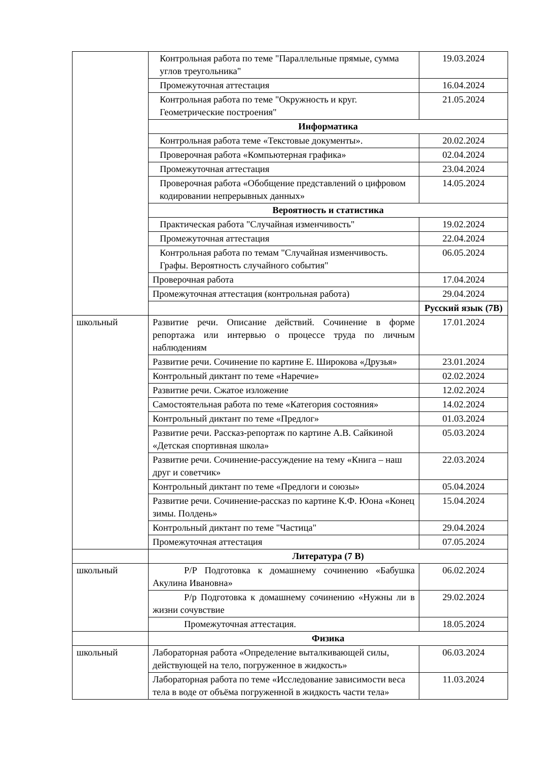| | Контрольная работа по теме "Параллельные прямые, сумма углов треугольника" | 19.03.2024 |
| | Промежуточная аттестация | 16.04.2024 |
| | Контрольная работа по теме "Окружность и круг. Геометрические построения" | 21.05.2024 |
| | Информатика | |
| | Контрольная работа теме «Текстовые документы». | 20.02.2024 |
| | Проверочная работа «Компьютерная графика» | 02.04.2024 |
| | Промежуточная аттестация | 23.04.2024 |
| | Проверочная работа «Обобщение представлений о цифровом кодировании непрерывных данных» | 14.05.2024 |
| | Вероятность и статистика | |
| | Практическая работа "Случайная изменчивость" | 19.02.2024 |
| | Промежуточная аттестация | 22.04.2024 |
| | Контрольная работа по темам "Случайная изменчивость. Графы. Вероятность случайного события" | 06.05.2024 |
| | Проверочная работа | 17.04.2024 |
| | Промежуточная аттестация (контрольная работа) | 29.04.2024 |
| | | Русский язык (7В) |
| школьный | Развитие речи. Описание действий. Сочинение в форме репортажа или интервью о процессе труда по личным наблюдениям | 17.01.2024 |
| | Развитие речи. Сочинение по картине Е. Широкова «Друзья» | 23.01.2024 |
| | Контрольный диктант по теме «Наречие» | 02.02.2024 |
| | Развитие речи. Сжатое изложение | 12.02.2024 |
| | Самостоятельная работа по теме «Категория состояния» | 14.02.2024 |
| | Контрольный диктант по теме «Предлог» | 01.03.2024 |
| | Развитие речи. Рассказ-репортаж по картине А.В. Сайкиной «Детская спортивная школа» | 05.03.2024 |
| | Развитие речи. Сочинение-рассуждение на тему «Книга – наш друг и советчик» | 22.03.2024 |
| | Контрольный диктант по теме «Предлоги и союзы» | 05.04.2024 |
| | Развитие речи. Сочинение-рассказ по картине К.Ф. Юона «Конец зимы. Полдень» | 15.04.2024 |
| | Контрольный диктант по теме "Частица" | 29.04.2024 |
| | Промежуточная аттестация | 07.05.2024 |
| | Литература (7 В) | |
| школьный | Р/Р Подготовка к домашнему сочинению «Бабушка Акулина Ивановна» | 06.02.2024 |
| | Р/р Подготовка к домашнему сочинению «Нужны ли в жизни сочувствие | 29.02.2024 |
| | Промежуточная аттестация. | 18.05.2024 |
| | Физика | |
| школьный | Лабораторная работа «Определение выталкивающей силы, действующей на тело, погруженное в жидкость» | 06.03.2024 |
| | Лабораторная работа по теме «Исследование зависимости веса тела в воде от объёма погруженной в жидкость части тела» | 11.03.2024 |